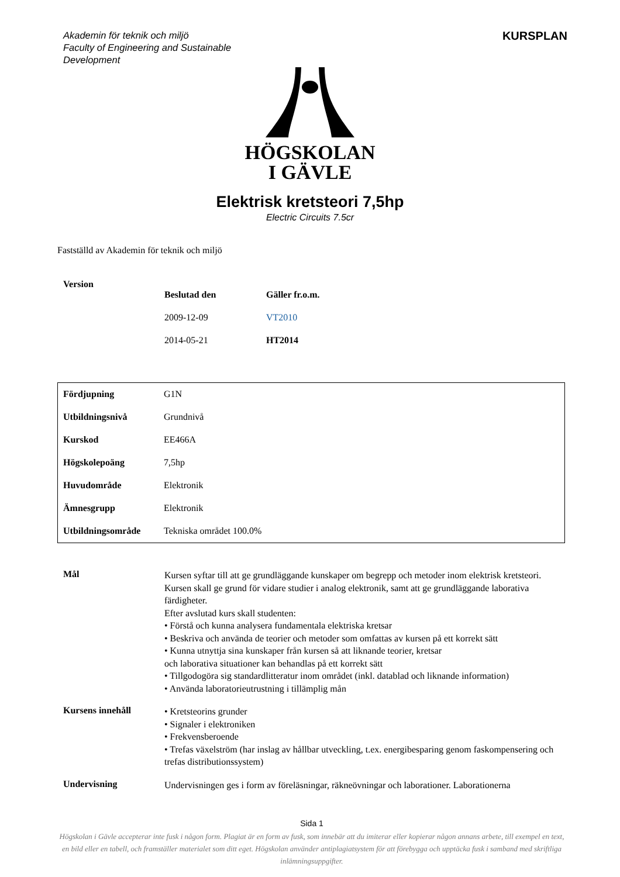Akademin för teknik och miljö
Faculty of Engineering and Sustainable
Development
KURSPLAN
HÖGSKOLAN
I GÄVLE
Elektrisk kretsteori 7,5hp
Electric Circuits 7.5cr
Fastställd av Akademin för teknik och miljö
| Version | Beslutad den | Gäller fr.o.m. |
| --- | --- | --- |
| | 2009-12-09 | VT2010 |
| | 2014-05-21 | HT2014 |
| Fördjupning | G1N |
| Utbildningsnivå | Grundnivå |
| Kurskod | EE466A |
| Högskolepoäng | 7,5hp |
| Huvudområde | Elektronik |
| Ämnesgrupp | Elektronik |
| Utbildningsområde | Tekniska området 100.0% |
| Mål | Kursen syftar till att ge grundläggande kunskaper om begrepp och metoder inom elektrisk kretsteori. Kursen skall ge grund för vidare studier i analog elektronik, samt att ge grundläggande laborativa färdigheter. Efter avslutad kurs skall studenten: • Förstå och kunna analysera fundamentala elektriska kretsar • Beskriva och använda de teorier och metoder som omfattas av kursen på ett korrekt sätt • Kunna utnyttja sina kunskaper från kursen så att liknande teorier, kretsar och laborativa situationer kan behandlas på ett korrekt sätt • Tillgodogöra sig standardlitteratur inom området (inkl. datablad och liknande information) • Använda laboratorieutrustning i tillämplig mån |
| Kursens innehåll | • Kretsteorins grunder • Signaler i elektroniken • Frekvensberoende • Trefas växelström (har inslag av hållbar utveckling, t.ex. energibesparing genom faskompensering och trefas distributionssystem) |
| Undervisning | Undervisningen ges i form av föreläsningar, räkneövningar och laborationer. Laborationerna |
Sida 1
Högskolan i Gävle accepterar inte fusk i någon form. Plagiat är en form av fusk, som innebär att du imiterar eller kopierar någon annans arbete, till exempel en text, en bild eller en tabell, och framställer materialet som ditt eget. Högskolan använder antiplagiatsystem för att förebygga och upptäcka fusk i samband med skriftliga inlämningsuppgifter.